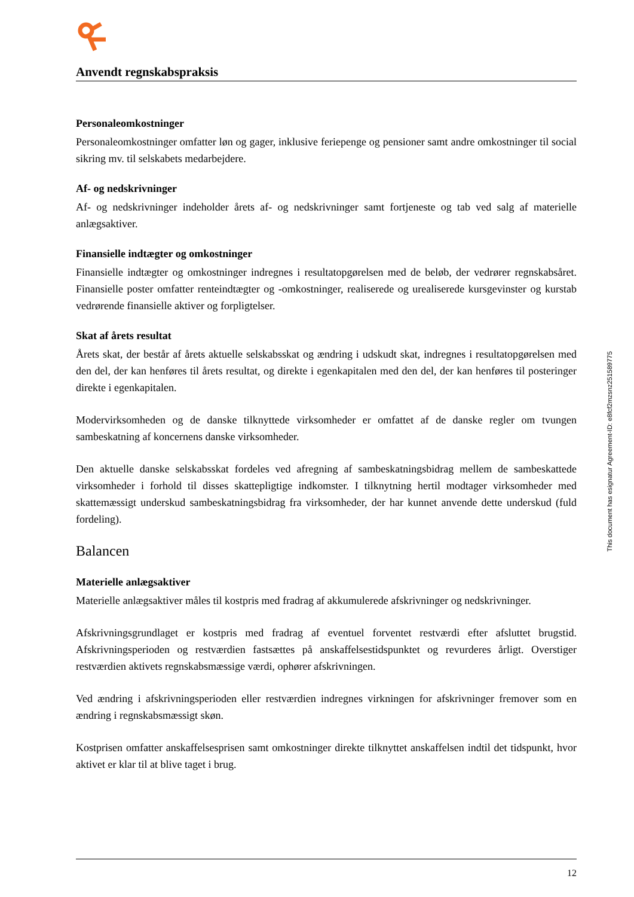Anvendt regnskabspraksis
Personaleomkostninger
Personaleomkostninger omfatter løn og gager, inklusive feriepenge og pensioner samt andre omkostninger til social sikring mv. til selskabets medarbejdere.
Af- og nedskrivninger
Af- og nedskrivninger indeholder årets af- og nedskrivninger samt fortjeneste og tab ved salg af materielle anlægsaktiver.
Finansielle indtægter og omkostninger
Finansielle indtægter og omkostninger indregnes i resultatopgørelsen med de beløb, der vedrører regnskabsåret. Finansielle poster omfatter renteindtægter og -omkostninger, realiserede og urealiserede kursgevinster og kurstab vedrørende finansielle aktiver og forpligtelser.
Skat af årets resultat
Årets skat, der består af årets aktuelle selskabsskat og ændring i udskudt skat, indregnes i resultatopgørelsen med den del, der kan henføres til årets resultat, og direkte i egenkapitalen med den del, der kan henføres til posteringer direkte i egenkapitalen.
Modervirksomheden og de danske tilknyttede virksomheder er omfattet af de danske regler om tvungen sambeskatning af koncernens danske virksomheder.
Den aktuelle danske selskabsskat fordeles ved afregning af sambeskatningsbidrag mellem de sambeskattede virksomheder i forhold til disses skattepligtige indkomster. I tilknytning hertil modtager virksomheder med skattemæssigt underskud sambeskatningsbidrag fra virksomheder, der har kunnet anvende dette underskud (fuld fordeling).
Balancen
Materielle anlægsaktiver
Materielle anlægsaktiver måles til kostpris med fradrag af akkumulerede afskrivninger og nedskrivninger.
Afskrivningsgrundlaget er kostpris med fradrag af eventuel forventet restværdi efter afsluttet brugstid. Afskrivningsperioden og restværdien fastsættes på anskaffelsestidspunktet og revurderes årligt. Overstiger restværdien aktivets regnskabsmæssige værdi, ophører afskrivningen.
Ved ændring i afskrivningsperioden eller restværdien indregnes virkningen for afskrivninger fremover som en ændring i regnskabsmæssigt skøn.
Kostprisen omfatter anskaffelsesprisen samt omkostninger direkte tilknyttet anskaffelsen indtil det tidspunkt, hvor aktivet er klar til at blive taget i brug.
This document has esignatur Agreement-ID: e8fcf2mzsnz251589775
12